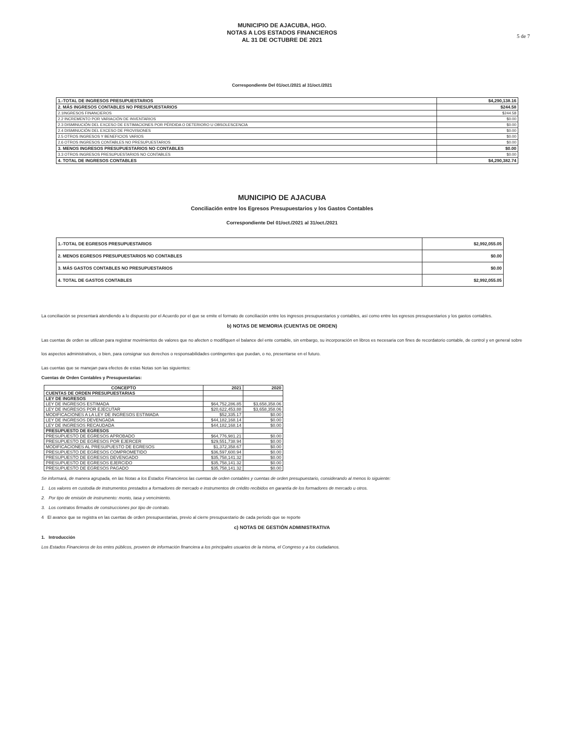MUNICIPIO DE AJACUBA, HGO.
NOTAS A LOS ESTADOS FINANCIEROS
AL 31 DE OCTUBRE DE 2021
5 de 7
Correspondiente Del 01/oct./2021 al 31/oct./2021
| 1.-TOTAL DE INGRESOS PRESUPUESTARIOS | $4,290,138.16 |
| 2. MÁS INGRESOS CONTABLES NO PRESUPUESTARIOS | $244.58 |
| 2.1INGRESOS FINANCIEROS | $244.58 |
| 2.2 INCREMENTO POR VARIACIÓN DE INVENTARIOS | $0.00 |
| 2.3 DISMINUCIÓN DEL EXCESO DE ESTIMACIONES POR PÉRDIDA O DETERIORO U OBSOLESCENCIA | $0.00 |
| 2.4 DISMINUCIÓN DEL EXCESO DE PROVISIONES | $0.00 |
| 2.5 OTROS INGRESOS Y BENEFICIOS VARIOS | $0.00 |
| 2.6 OTROS INGRESOS CONTABLES NO PRESUPUESTARIOS | $0.00 |
| 3. MENOS INGRESOS PRESUPUESTARIOS NO CONTABLES | $0.00 |
| 3.3 OTROS INGRESOS PRESUPUESTARIOS NO CONTABLES | $0.00 |
| 4. TOTAL DE INGRESOS CONTABLES | $4,290,382.74 |
MUNICIPIO DE AJACUBA
Conciliación entre los Egresos Presupuestarios y los Gastos Contables
Correspondiente Del 01/oct./2021 al 31/oct./2021
| 1.-TOTAL DE EGRESOS PRESUPUESTARIOS | $2,992,055.05 |
| 2. MENOS EGRESOS PRESUPUESTARIOS NO CONTABLES | $0.00 |
| 3. MÁS GASTOS CONTABLES NO PRESUPUESTARIOS | $0.00 |
| 4. TOTAL DE GASTOS CONTABLES | $2,992,055.05 |
La conciliación se presentará atendiendo a lo dispuesto por el Acuerdo por el que se emite el formato de conciliación entre los ingresos presupuestarios y contables, así como entre los egresos presupuestarios y los gastos contables.
b) NOTAS DE MEMORIA (CUENTAS DE ORDEN)
Las cuentas de orden se utilizan para registrar movimientos de valores que no afecten o modifiquen el balance del ente contable, sin embargo, su incorporación en libros es necesaria con fines de recordatorio contable, de control y en general sobre los aspectos administrativos, o bien, para consignar sus derechos o responsabilidades contingentes que puedan, o no, presentarse en el futuro.
Las cuentas que se manejan para efectos de estas Notas son las siguientes:
Cuentas de Orden Contables y Presupuestarias:
| CONCEPTO | 2021 | 2020 |
| --- | --- | --- |
| CUENTAS DE ORDEN PRESUPUESTARIAS | | |
| LEY DE INGRESOS | | |
| LEY DE INGRESOS ESTIMADA | $64,752,286.85 | $3,658,358.06 |
| LEY DE INGRESOS POR EJECUTAR | $20,622,453.88 | $3,658,358.06 |
| MODIFICACIONES A LA LEY DE INGRESOS ESTIMADA | $52,335.17 | $0.00 |
| LEY DE INGRESOS DEVENGADA | $44,182,168.14 | $0.00 |
| LEY DE INGRESOS RECAUDADA | $44,182,168.14 | $0.00 |
| PRESUPUESTO DE EGRESOS | | |
| PRESUPUESTO DE EGRESOS APROBADO | $64,776,981.21 | $0.00 |
| PRESUPUESTO DE EGRESOS POR EJERCER | $29,551,738.94 | $0.00 |
| MODIFICACIONES AL PRESUPUESTO DE EGRESOS | $1,372,358.67 | $0.00 |
| PRESUPUESTO DE EGRESOS COMPROMETIDO | $36,597,600.94 | $0.00 |
| PRESUPUESTO DE EGRESOS DEVENGADO | $35,758,141.32 | $0.00 |
| PRESUPUESTO DE EGRESOS EJERCIDO | $35,758,141.32 | $0.00 |
| PRESUPUESTO DE EGRESOS PAGADO | $35,758,141.32 | $0.00 |
Se informará, de manera agrupada, en las Notas a los Estados Financieros las cuentas de orden contables y cuentas de orden presupuestario, considerando al menos lo siguiente:
1. Los valores en custodia de instrumentos prestados a formadores de mercado e instrumentos de crédito recibidos en garantía de los formadores de mercado u otros.
2. Por tipo de emisión de instrumento: monto, tasa y vencimiento.
3. Los contratos firmados de construcciones por tipo de contrato.
4 El avance que se registra en las cuentas de orden presupuestarias, previo al cierre presupuestario de cada periodo que se reporte
c) NOTAS DE GESTIÓN ADMINISTRATIVA
1. Introducción
Los Estados Financieros de los entes públicos, proveen de información financiera a los principales usuarios de la misma, el Congreso y a los ciudadanos.